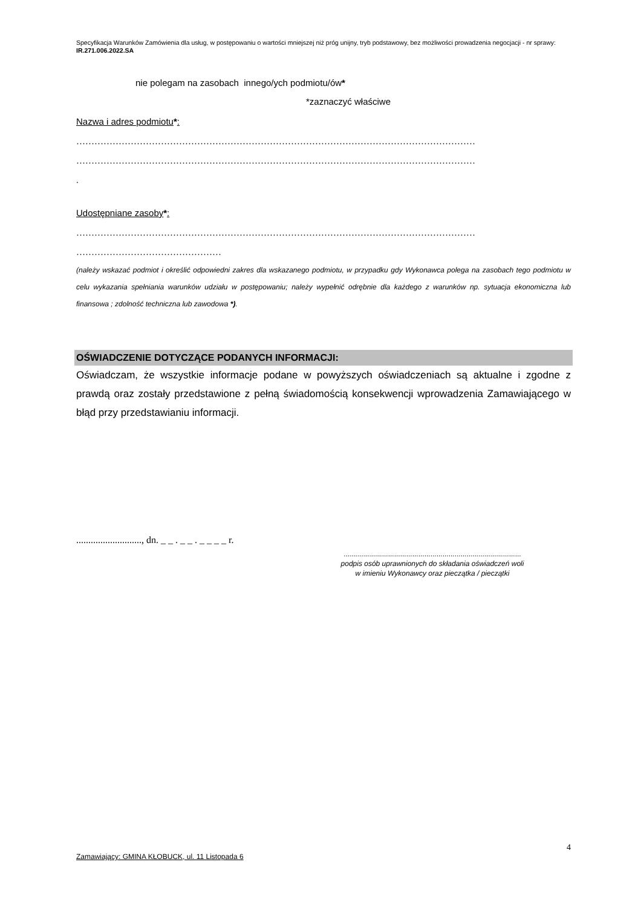Specyfikacja Warunków Zamówienia dla usług, w postępowaniu o wartości mniejszej niż próg unijny, tryb podstawowy, bez możliwości prowadzenia negocjacji - nr sprawy: IR.271.006.2022.SA
nie polegam na zasobach innego/ych podmiotu/ów*
*zaznaczyć właściwe
Nazwa i adres podmiotu*:
……………………………………………………………………………………………………………………
……………………………………………………………………………………………………………………
.
Udostępniane zasoby*:
……………………………………………………………………………………………………………………
…………………………………………
(należy wskazać podmiot i określić odpowiedni zakres dla wskazanego podmiotu, w przypadku gdy Wykonawca polega na zasobach tego podmiotu w celu wykazania spełniania warunków udziału w postępowaniu; należy wypełnić odrębnie dla każdego z warunków np. sytuacja ekonomiczna lub finansowa ; zdolność techniczna lub zawodowa *).
OŚWIADCZENIE DOTYCZĄCE PODANYCH INFORMACJI:
Oświadczam, że wszystkie informacje podane w powyższych oświadczeniach są aktualne i zgodne z prawdą oraz zostały przedstawione z pełną świadomością konsekwencji wprowadzenia Zamawiającego w błąd przy przedstawianiu informacji.
..........................., dn. _ _ . _ _ . _ _ _ _ r.
........................................................................................
podpis osób uprawnionych do składania oświadczeń woli
w imieniu Wykonawcy oraz pieczątka / pieczątki
4
Zamawiający: GMINA KŁOBUCK, ul. 11 Listopada 6